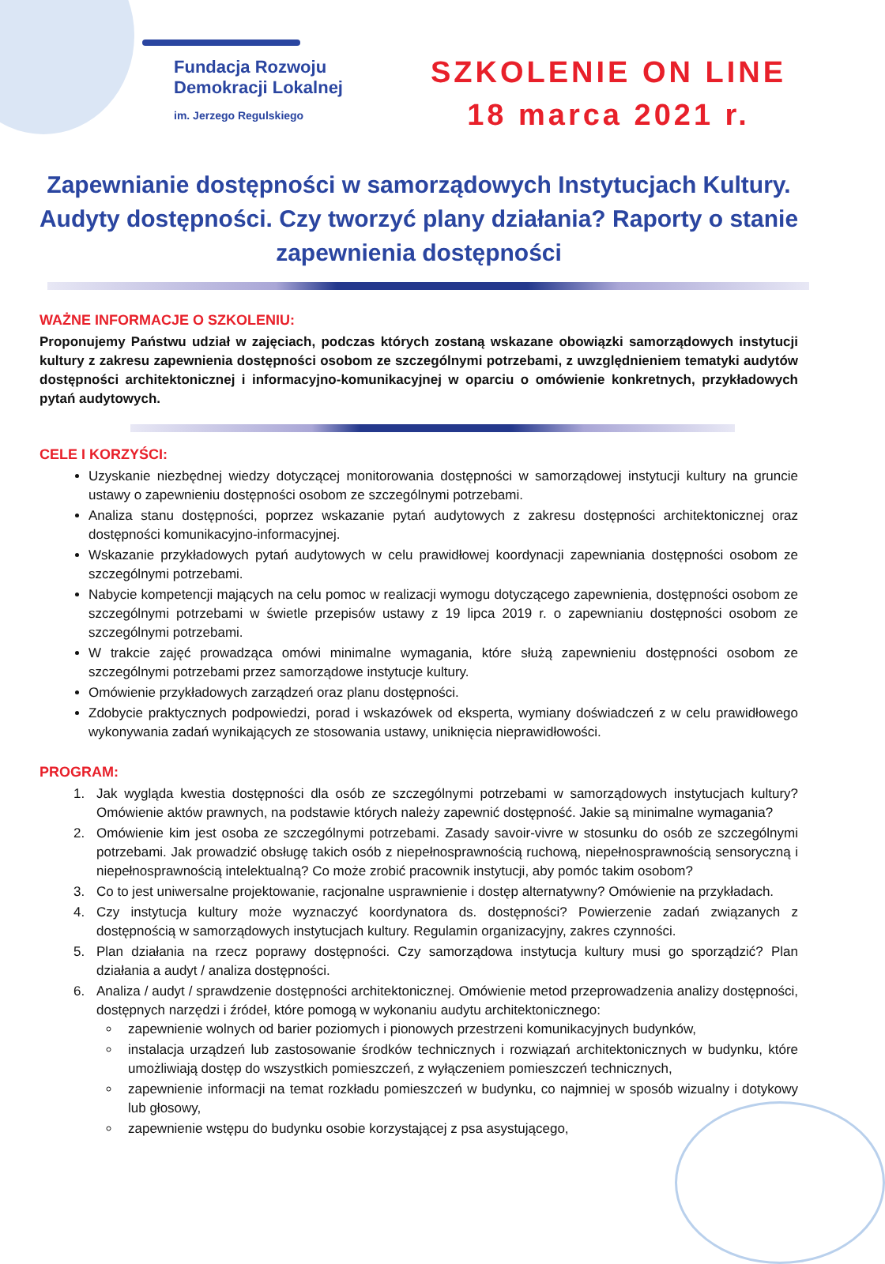Fundacja Rozwoju
Demokracji Lokalnej
im. Jerzego Regulskiego
SZKOLENIE ON LINE
18 marca 2021 r.
Zapewnianie dostępności w samorządowych Instytucjach Kultury. Audyty dostępności. Czy tworzyć plany działania? Raporty o stanie zapewnienia dostępności
WAŻNE INFORMACJE O SZKOLENIU:
Proponujemy Państwu udział w zajęciach, podczas których zostaną wskazane obowiązki samorządowych instytucji kultury z zakresu zapewnienia dostępności osobom ze szczególnymi potrzebami, z uwzględnieniem tematyki audytów dostępności architektonicznej i informacyjno-komunikacyjnej w oparciu o omówienie konkretnych, przykładowych pytań audytowych.
CELE I KORZYŚCI:
Uzyskanie niezbędnej wiedzy dotyczącej monitorowania dostępności w samorządowej instytucji kultury na gruncie ustawy o zapewnieniu dostępności osobom ze szczególnymi potrzebami.
Analiza stanu dostępności, poprzez wskazanie pytań audytowych z zakresu dostępności architektonicznej oraz dostępności komunikacyjno-informacyjnej.
Wskazanie przykładowych pytań audytowych w celu prawidłowej koordynacji zapewniania dostępności osobom ze szczególnymi potrzebami.
Nabycie kompetencji mających na celu pomoc w realizacji wymogu dotyczącego zapewnienia, dostępności osobom ze szczególnymi potrzebami w świetle przepisów ustawy z 19 lipca 2019 r. o zapewnianiu dostępności osobom ze szczególnymi potrzebami.
W trakcie zajęć prowadząca omówi minimalne wymagania, które służą zapewnieniu dostępności osobom ze szczególnymi potrzebami przez samorządowe instytucje kultury.
Omówienie przykładowych zarządzeń oraz planu dostępności.
Zdobycie praktycznych podpowiedzi, porad i wskazówek od eksperta, wymiany doświadczeń z w celu prawidłowego wykonywania zadań wynikających ze stosowania ustawy, uniknięcia nieprawidłowości.
PROGRAM:
1. Jak wygląda kwestia dostępności dla osób ze szczególnymi potrzebami w samorządowych instytucjach kultury? Omówienie aktów prawnych, na podstawie których należy zapewnić dostępność. Jakie są minimalne wymagania?
2. Omówienie kim jest osoba ze szczególnymi potrzebami. Zasady savoir-vivre w stosunku do osób ze szczególnymi potrzebami. Jak prowadzić obsługę takich osób z niepełnosprawnością ruchową, niepełnosprawnością sensoryczną i niepełnosprawnością intelektualną? Co może zrobić pracownik instytucji, aby pomóc takim osobom?
3. Co to jest uniwersalne projektowanie, racjonalne usprawnienie i dostęp alternatywny? Omówienie na przykładach.
4. Czy instytucja kultury może wyznaczyć koordynatora ds. dostępności? Powierzenie zadań związanych z dostępnością w samorządowych instytucjach kultury. Regulamin organizacyjny, zakres czynności.
5. Plan działania na rzecz poprawy dostępności. Czy samorządowa instytucja kultury musi go sporządzić? Plan działania a audyt / analiza dostępności.
6. Analiza / audyt / sprawdzenie dostępności architektonicznej. Omówienie metod przeprowadzenia analizy dostępności, dostępnych narzędzi i źródeł, które pomogą w wykonaniu audytu architektonicznego:
zapewnienie wolnych od barier poziomych i pionowych przestrzeni komunikacyjnych budynków,
instalacja urządzeń lub zastosowanie środków technicznych i rozwiązań architektonicznych w budynku, które umożliwiają dostęp do wszystkich pomieszczeń, z wyłączeniem pomieszczeń technicznych,
zapewnienie informacji na temat rozkładu pomieszczeń w budynku, co najmniej w sposób wizualny i dotykowy lub głosowy,
zapewnienie wstępu do budynku osobie korzystającej z psa asystującego,